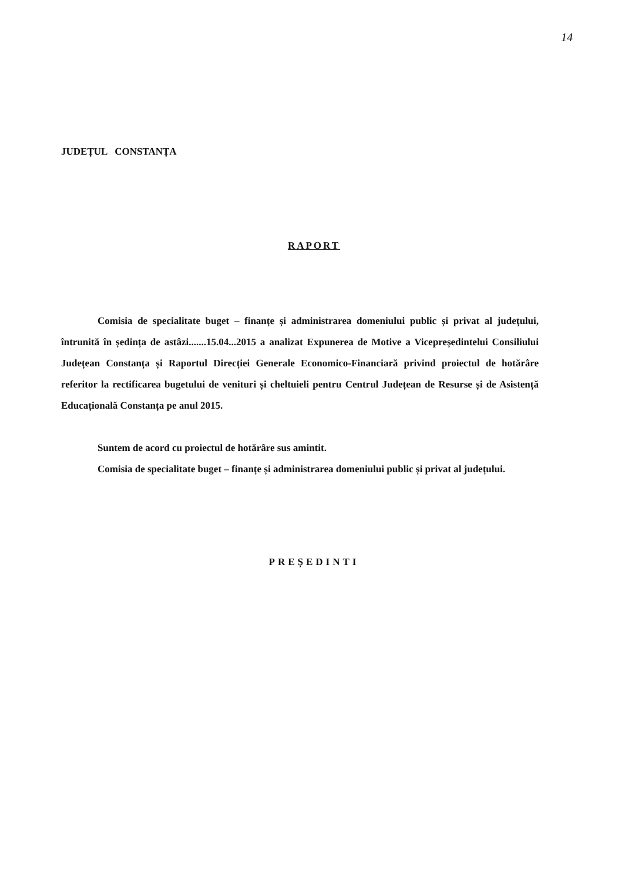14
JUDEȚUL CONSTANȚA
RAPORT
Comisia de specialitate buget – finanțe și administrarea domeniului public și privat al județului, întrunită în ședința de astâzi.......15.04...2015 a analizat Expunerea de Motive a Vicepreședintelui Consiliului Județean Constanța și Raportul Direcției Generale Economico-Financiară privind proiectul de hotărâre referitor la rectificarea bugetului de venituri și cheltuieli pentru Centrul Județean de Resurse și de Asistență Educațională Constanța pe anul 2015.
Suntem de acord cu proiectul de hotărâre sus amintit.
Comisia de specialitate buget – finanțe și administrarea domeniului public și privat al județului.
PREȘEDINTI